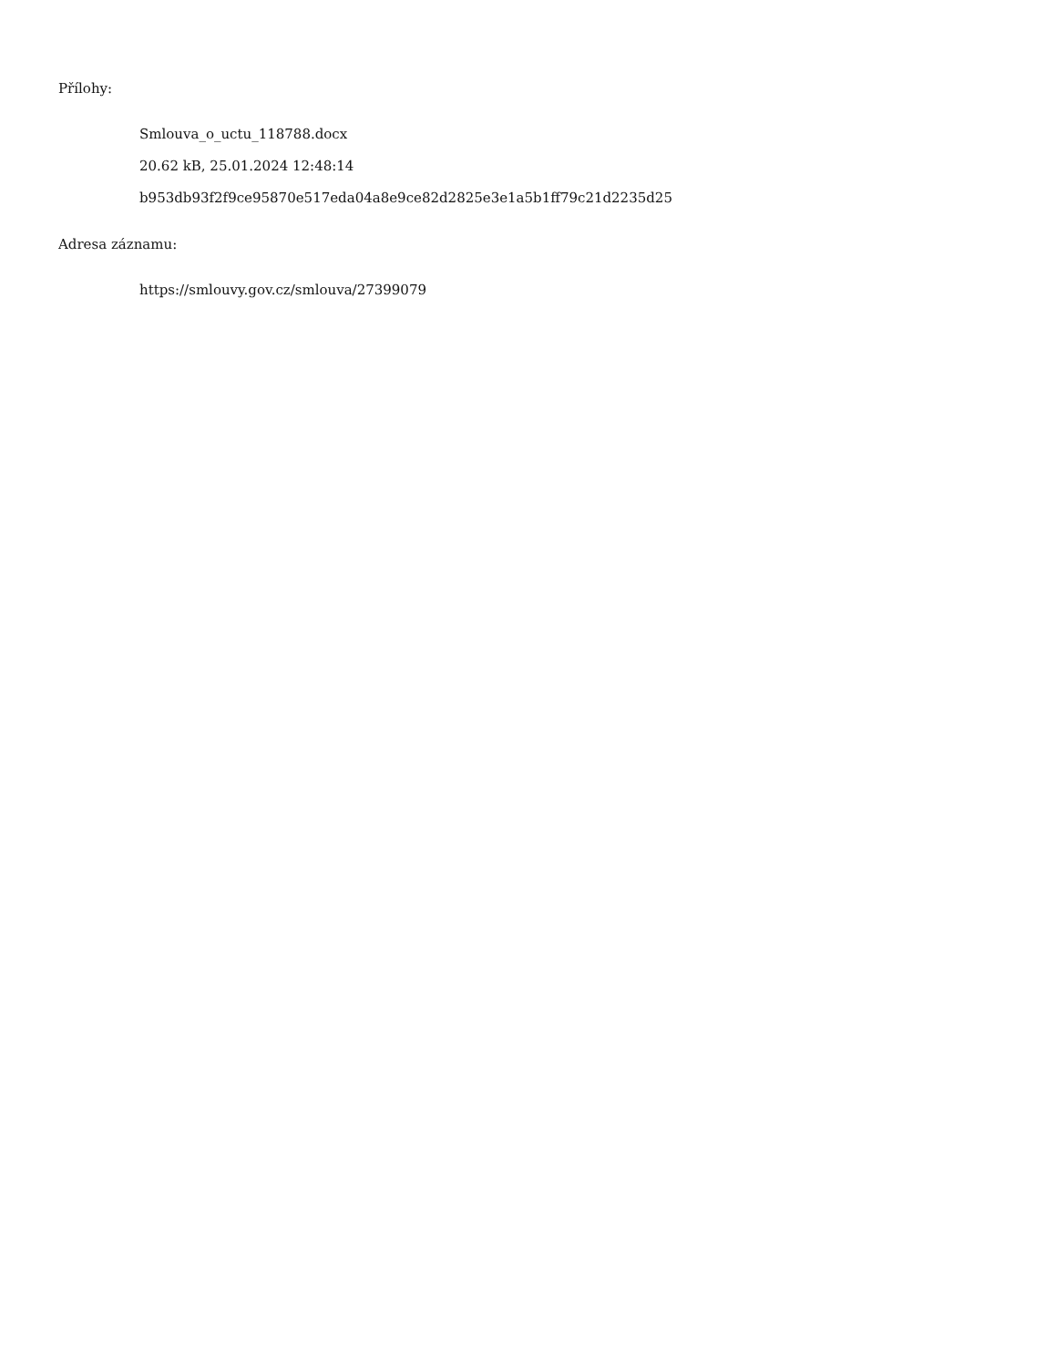Přílohy:
Smlouva_o_uctu_118788.docx
20.62 kB, 25.01.2024 12:48:14
b953db93f2f9ce95870e517eda04a8e9ce82d2825e3e1a5b1ff79c21d2235d25
Adresa záznamu:
https://smlouvy.gov.cz/smlouva/27399079